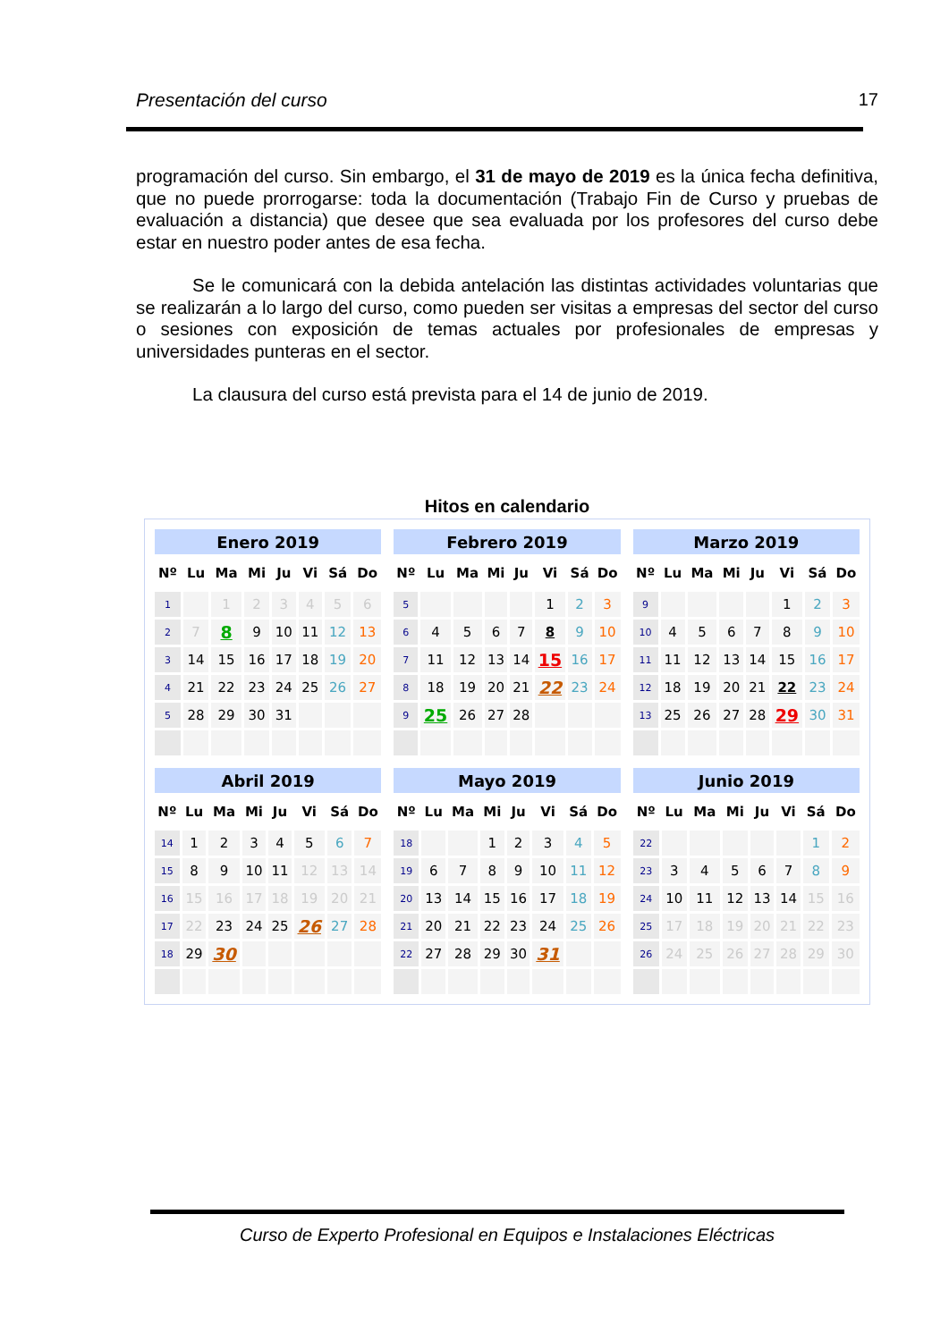Presentación del curso 17
programación del curso. Sin embargo, el 31 de mayo de 2019 es la única fecha definitiva, que no puede prorrogarse: toda la documentación (Trabajo Fin de Curso y pruebas de evaluación a distancia) que desee que sea evaluada por los profesores del curso debe estar en nuestro poder antes de esa fecha.
Se le comunicará con la debida antelación las distintas actividades voluntarias que se realizarán a lo largo del curso, como pueden ser visitas a empresas del sector del curso o sesiones con exposición de temas actuales por profesionales de empresas y universidades punteras en el sector.
La clausura del curso está prevista para el 14 de junio de 2019.
Hitos en calendario
| Enero 2019 | | | | | | | |
| --- | --- | --- | --- | --- | --- | --- | --- |
| Nº | Lu | Ma | Mi | Ju | Vi | Sá | Do |
| 1 | | 1 | 2 | 3 | 4 | 5 | 6 |
| 2 | 7 | 8 | 9 | 10 | 11 | 12 | 13 |
| 3 | 14 | 15 | 16 | 17 | 18 | 19 | 20 |
| 4 | 21 | 22 | 23 | 24 | 25 | 26 | 27 |
| 5 | 28 | 29 | 30 | 31 | | | |
| Febrero 2019 | | | | | | | |
| --- | --- | --- | --- | --- | --- | --- | --- |
| Nº | Lu | Ma | Mi | Ju | Vi | Sá | Do |
| 5 | | | | | 1 | 2 | 3 |
| 6 | 4 | 5 | 6 | 7 | 8 | 9 | 10 |
| 7 | 11 | 12 | 13 | 14 | 15 | 16 | 17 |
| 8 | 18 | 19 | 20 | 21 | 22 | 23 | 24 |
| 9 | 25 | 26 | 27 | 28 | | | |
| Marzo 2019 | | | | | | | |
| --- | --- | --- | --- | --- | --- | --- | --- |
| Nº | Lu | Ma | Mi | Ju | Vi | Sá | Do |
| 9 | | | | | 1 | 2 | 3 |
| 10 | 4 | 5 | 6 | 7 | 8 | 9 | 10 |
| 11 | 11 | 12 | 13 | 14 | 15 | 16 | 17 |
| 12 | 18 | 19 | 20 | 21 | 22 | 23 | 24 |
| 13 | 25 | 26 | 27 | 28 | 29 | 30 | 31 |
| Abril 2019 | | | | | | | |
| --- | --- | --- | --- | --- | --- | --- | --- |
| Nº | Lu | Ma | Mi | Ju | Vi | Sá | Do |
| 14 | 1 | 2 | 3 | 4 | 5 | 6 | 7 |
| 15 | 8 | 9 | 10 | 11 | 12 | 13 | 14 |
| 16 | 15 | 16 | 17 | 18 | 19 | 20 | 21 |
| 17 | 22 | 23 | 24 | 25 | 26 | 27 | 28 |
| 18 | 29 | 30 | | | | | |
| Mayo 2019 | | | | | | | |
| --- | --- | --- | --- | --- | --- | --- | --- |
| Nº | Lu | Ma | Mi | Ju | Vi | Sá | Do |
| 18 | | | 1 | 2 | 3 | 4 | 5 |
| 19 | 6 | 7 | 8 | 9 | 10 | 11 | 12 |
| 20 | 13 | 14 | 15 | 16 | 17 | 18 | 19 |
| 21 | 20 | 21 | 22 | 23 | 24 | 25 | 26 |
| 22 | 27 | 28 | 29 | 30 | 31 | | |
| Junio 2019 | | | | | | | |
| --- | --- | --- | --- | --- | --- | --- | --- |
| Nº | Lu | Ma | Mi | Ju | Vi | Sá | Do |
| 22 | | | | | | 1 | 2 |
| 23 | 3 | 4 | 5 | 6 | 7 | 8 | 9 |
| 24 | 10 | 11 | 12 | 13 | 14 | 15 | 16 |
| 25 | 17 | 18 | 19 | 20 | 21 | 22 | 23 |
| 26 | 24 | 25 | 26 | 27 | 28 | 29 | 30 |
Curso de Experto Profesional en Equipos e Instalaciones Eléctricas